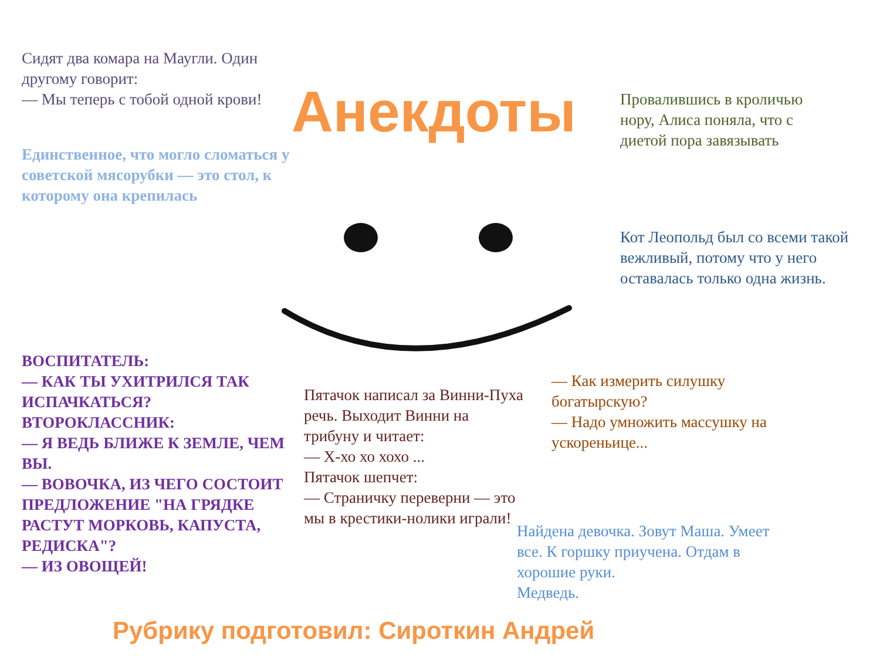Сидят два комара на Маугли. Один другому говорит:
— Мы теперь с тобой одной крови!
Анекдоты
Провалившись в кроличью нору, Алиса поняла, что с диетой пора завязывать
Единственное, что могло сломаться у советской мясорубки — это стол, к которому она крепилась
Кот Леопольд был со всеми такой вежливый, потому что у него оставалась только одна жизнь.
ВОСПИТАТЕЛЬ:
— КАК ТЫ УХИТРИЛСЯ ТАК ИСПАЧКАТЬСЯ?
ВТОРОКЛАССНИК:
— Я ВЕДЬ БЛИЖЕ К ЗЕМЛЕ, ЧЕМ ВЫ.
— ВОВОЧКА, ИЗ ЧЕГО СОСТОИТ ПРЕДЛОЖЕНИЕ "НА ГРЯДКЕ РАСТУТ МОРКОВЬ, КАПУСТА, РЕДИСКА"?
— ИЗ ОВОЩЕЙ!
Пятачок написал за Винни-Пуха речь. Выходит Винни на трибуну и читает:
— Х-хо хо хохо ...
Пятачок шепчет:
— Страничку переверни — это мы в крестики-нолики играли!
— Как измерить силушку богатырскую?
— Надо умножить массушку на ускореньице...
Найдена девочка. Зовут Маша. Умеет все. К горшку приучена. Отдам в хорошие руки.
Медведь.
Рубрику подготовил: Сироткин Андрей